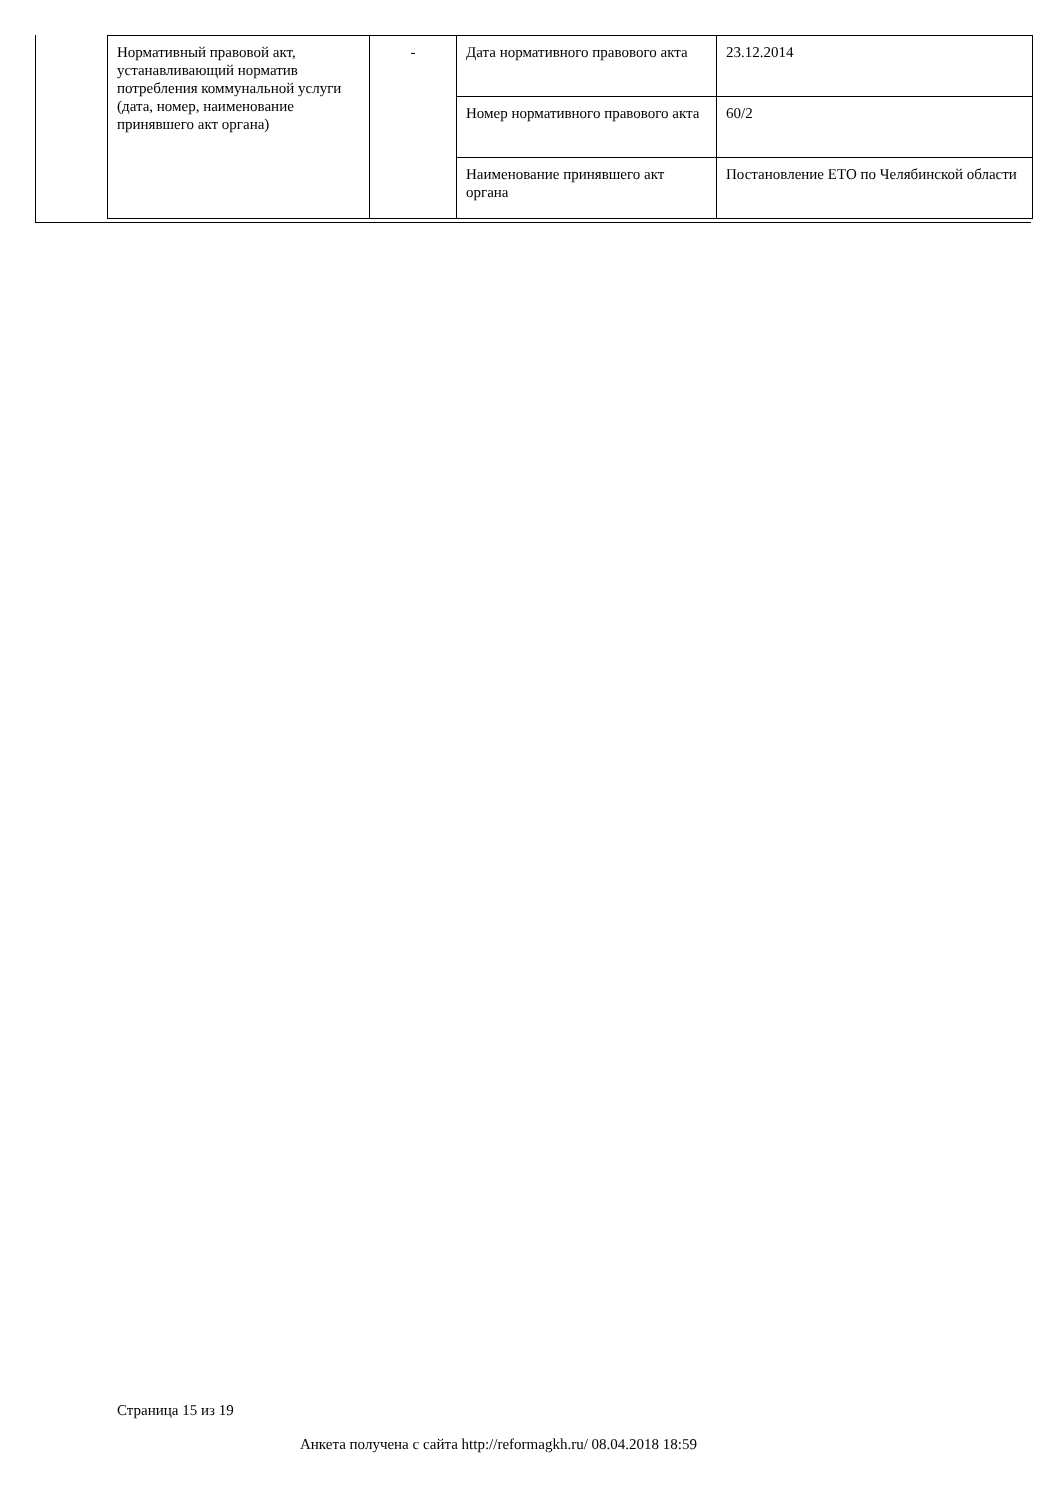| Нормативный правовой акт, устанавливающий норматив потребления коммунальной услуги (дата, номер, наименование принявшего акт органа) | - | Дата нормативного правового акта | 23.12.2014 |
| | | Номер нормативного правового акта | 60/2 |
| | | Наименование принявшего акт органа | Постановление ЕТО по Челябинской области |
Страница 15 из 19
Анкета получена с сайта http://reformagkh.ru/ 08.04.2018 18:59